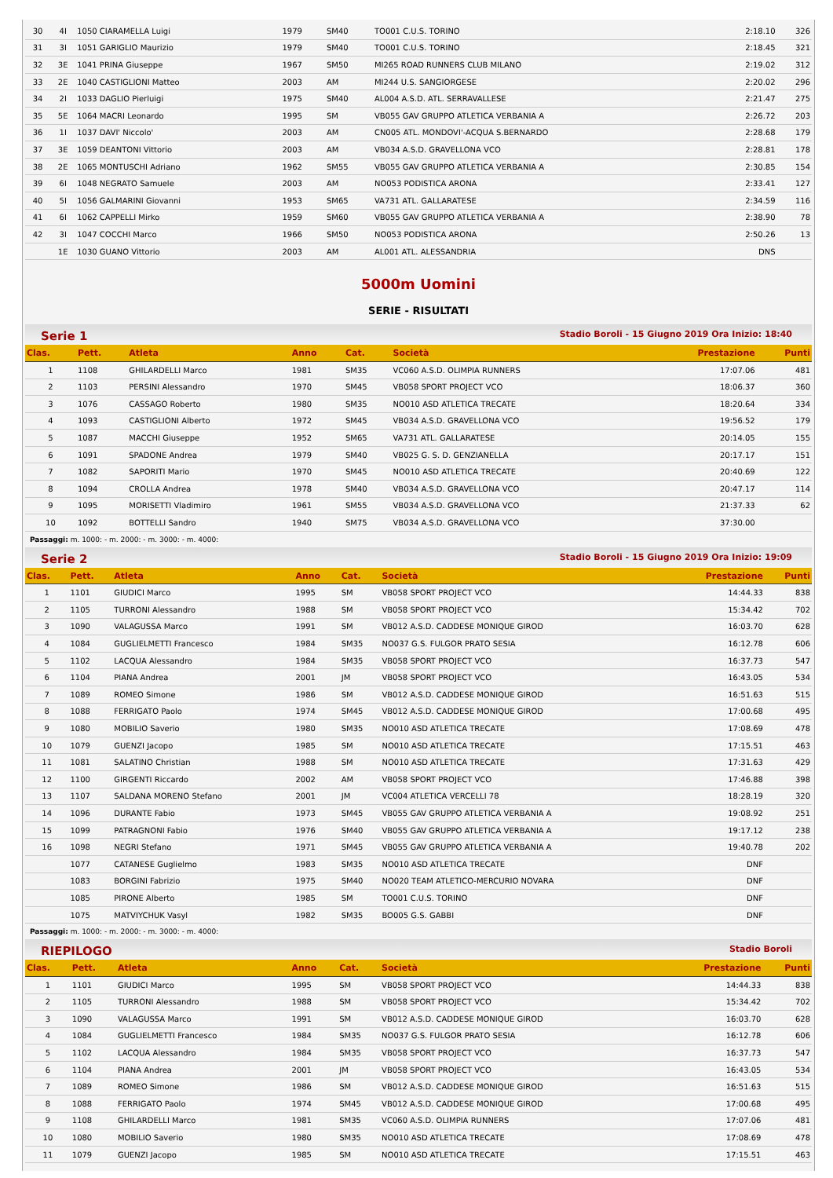| 30 | 4I | 1050 CIARAMELLA Luigi | 1979 | SM40 | TO001 C.U.S. TORINO | 2:18.10 | 326 |
| 31 | 3I | 1051 GARIGLIO Maurizio | 1979 | SM40 | TO001 C.U.S. TORINO | 2:18.45 | 321 |
| 32 | 3E | 1041 PRINA Giuseppe | 1967 | SM50 | MI265 ROAD RUNNERS CLUB MILANO | 2:19.02 | 312 |
| 33 | 2E | 1040 CASTIGLIONI Matteo | 2003 | AM | MI244 U.S. SANGIORGESE | 2:20.02 | 296 |
| 34 | 2I | 1033 DAGLIO Pierluigi | 1975 | SM40 | AL004 A.S.D. ATL. SERRAVALLESE | 2:21.47 | 275 |
| 35 | 5E | 1064 MACRI Leonardo | 1995 | SM | VB055 GAV GRUPPO ATLETICA VERBANIA A | 2:26.72 | 203 |
| 36 | 1I | 1037 DAVI' Niccolo' | 2003 | AM | CN005 ATL. MONDOVI'-ACQUA S.BERNARDO | 2:28.68 | 179 |
| 37 | 3E | 1059 DEANTONI Vittorio | 2003 | AM | VB034 A.S.D. GRAVELLONA VCO | 2:28.81 | 178 |
| 38 | 2E | 1065 MONTUSCHI Adriano | 1962 | SM55 | VB055 GAV GRUPPO ATLETICA VERBANIA A | 2:30.85 | 154 |
| 39 | 6I | 1048 NEGRATO Samuele | 2003 | AM | NO053 PODISTICA ARONA | 2:33.41 | 127 |
| 40 | 5I | 1056 GALMARINI Giovanni | 1953 | SM65 | VA731 ATL. GALLARATESE | 2:34.59 | 116 |
| 41 | 6I | 1062 CAPPELLI Mirko | 1959 | SM60 | VB055 GAV GRUPPO ATLETICA VERBANIA A | 2:38.90 | 78 |
| 42 | 3I | 1047 COCCHI Marco | 1966 | SM50 | NO053 PODISTICA ARONA | 2:50.26 | 13 |
| | 1E | 1030 GUANO Vittorio | 2003 | AM | AL001 ATL. ALESSANDRIA | DNS | |
5000m Uomini
SERIE - RISULTATI
Serie 1 Stadio Boroli - 15 Giugno 2019 Ora Inizio: 18:40
| Clas. | Pett. | Atleta | Anno | Cat. | Società | Prestazione | Punti |
| --- | --- | --- | --- | --- | --- | --- | --- |
| 1 | 1108 | GHILARDELLI Marco | 1981 | SM35 | VC060 A.S.D. OLIMPIA RUNNERS | 17:07.06 | 481 |
| 2 | 1103 | PERSINI Alessandro | 1970 | SM45 | VB058 SPORT PROJECT VCO | 18:06.37 | 360 |
| 3 | 1076 | CASSAGO Roberto | 1980 | SM35 | NO010 ASD ATLETICA TRECATE | 18:20.64 | 334 |
| 4 | 1093 | CASTIGLIONI Alberto | 1972 | SM45 | VB034 A.S.D. GRAVELLONA VCO | 19:56.52 | 179 |
| 5 | 1087 | MACCHI Giuseppe | 1952 | SM65 | VA731 ATL. GALLARATESE | 20:14.05 | 155 |
| 6 | 1091 | SPADONE Andrea | 1979 | SM40 | VB025 G. S. D. GENZIANELLA | 20:17.17 | 151 |
| 7 | 1082 | SAPORITI Mario | 1970 | SM45 | NO010 ASD ATLETICA TRECATE | 20:40.69 | 122 |
| 8 | 1094 | CROLLA Andrea | 1978 | SM40 | VB034 A.S.D. GRAVELLONA VCO | 20:47.17 | 114 |
| 9 | 1095 | MORISETTI Vladimiro | 1961 | SM55 | VB034 A.S.D. GRAVELLONA VCO | 21:37.33 | 62 |
| 10 | 1092 | BOTTELLI Sandro | 1940 | SM75 | VB034 A.S.D. GRAVELLONA VCO | 37:30.00 | |
Passaggi: m. 1000: - m. 2000: - m. 3000: - m. 4000:
Serie 2 Stadio Boroli - 15 Giugno 2019 Ora Inizio: 19:09
| Clas. | Pett. | Atleta | Anno | Cat. | Società | Prestazione | Punti |
| --- | --- | --- | --- | --- | --- | --- | --- |
| 1 | 1101 | GIUDICI Marco | 1995 | SM | VB058 SPORT PROJECT VCO | 14:44.33 | 838 |
| 2 | 1105 | TURRONI Alessandro | 1988 | SM | VB058 SPORT PROJECT VCO | 15:34.42 | 702 |
| 3 | 1090 | VALAGUSSA Marco | 1991 | SM | VB012 A.S.D. CADDESE MONIQUE GIROD | 16:03.70 | 628 |
| 4 | 1084 | GUGLIELMETTI Francesco | 1984 | SM35 | NO037 G.S. FULGOR PRATO SESIA | 16:12.78 | 606 |
| 5 | 1102 | LACQUA Alessandro | 1984 | SM35 | VB058 SPORT PROJECT VCO | 16:37.73 | 547 |
| 6 | 1104 | PIANA Andrea | 2001 | JM | VB058 SPORT PROJECT VCO | 16:43.05 | 534 |
| 7 | 1089 | ROMEO Simone | 1986 | SM | VB012 A.S.D. CADDESE MONIQUE GIROD | 16:51.63 | 515 |
| 8 | 1088 | FERRIGATO Paolo | 1974 | SM45 | VB012 A.S.D. CADDESE MONIQUE GIROD | 17:00.68 | 495 |
| 9 | 1080 | MOBILIO Saverio | 1980 | SM35 | NO010 ASD ATLETICA TRECATE | 17:08.69 | 478 |
| 10 | 1079 | GUENZI Jacopo | 1985 | SM | NO010 ASD ATLETICA TRECATE | 17:15.51 | 463 |
| 11 | 1081 | SALATINO Christian | 1988 | SM | NO010 ASD ATLETICA TRECATE | 17:31.63 | 429 |
| 12 | 1100 | GIRGENTI Riccardo | 2002 | AM | VB058 SPORT PROJECT VCO | 17:46.88 | 398 |
| 13 | 1107 | SALDANA MORENO Stefano | 2001 | JM | VC004 ATLETICA VERCELLI 78 | 18:28.19 | 320 |
| 14 | 1096 | DURANTE Fabio | 1973 | SM45 | VB055 GAV GRUPPO ATLETICA VERBANIA A | 19:08.92 | 251 |
| 15 | 1099 | PATRAGNONI Fabio | 1976 | SM40 | VB055 GAV GRUPPO ATLETICA VERBANIA A | 19:17.12 | 238 |
| 16 | 1098 | NEGRI Stefano | 1971 | SM45 | VB055 GAV GRUPPO ATLETICA VERBANIA A | 19:40.78 | 202 |
| | 1077 | CATANESE Guglielmo | 1983 | SM35 | NO010 ASD ATLETICA TRECATE | DNF | |
| | 1083 | BORGINI Fabrizio | 1975 | SM40 | NO020 TEAM ATLETICO-MERCURIO NOVARA | DNF | |
| | 1085 | PIRONE Alberto | 1985 | SM | TO001 C.U.S. TORINO | DNF | |
| | 1075 | MATVIYCHUK Vasyl | 1982 | SM35 | BO005 G.S. GABBI | DNF | |
Passaggi: m. 1000: - m. 2000: - m. 3000: - m. 4000:
RIEPILOGO Stadio Boroli
| Clas. | Pett. | Atleta | Anno | Cat. | Società | Prestazione | Punti |
| --- | --- | --- | --- | --- | --- | --- | --- |
| 1 | 1101 | GIUDICI Marco | 1995 | SM | VB058 SPORT PROJECT VCO | 14:44.33 | 838 |
| 2 | 1105 | TURRONI Alessandro | 1988 | SM | VB058 SPORT PROJECT VCO | 15:34.42 | 702 |
| 3 | 1090 | VALAGUSSA Marco | 1991 | SM | VB012 A.S.D. CADDESE MONIQUE GIROD | 16:03.70 | 628 |
| 4 | 1084 | GUGLIELMETTI Francesco | 1984 | SM35 | NO037 G.S. FULGOR PRATO SESIA | 16:12.78 | 606 |
| 5 | 1102 | LACQUA Alessandro | 1984 | SM35 | VB058 SPORT PROJECT VCO | 16:37.73 | 547 |
| 6 | 1104 | PIANA Andrea | 2001 | JM | VB058 SPORT PROJECT VCO | 16:43.05 | 534 |
| 7 | 1089 | ROMEO Simone | 1986 | SM | VB012 A.S.D. CADDESE MONIQUE GIROD | 16:51.63 | 515 |
| 8 | 1088 | FERRIGATO Paolo | 1974 | SM45 | VB012 A.S.D. CADDESE MONIQUE GIROD | 17:00.68 | 495 |
| 9 | 1108 | GHILARDELLI Marco | 1981 | SM35 | VC060 A.S.D. OLIMPIA RUNNERS | 17:07.06 | 481 |
| 10 | 1080 | MOBILIO Saverio | 1980 | SM35 | NO010 ASD ATLETICA TRECATE | 17:08.69 | 478 |
| 11 | 1079 | GUENZI Jacopo | 1985 | SM | NO010 ASD ATLETICA TRECATE | 17:15.51 | 463 |